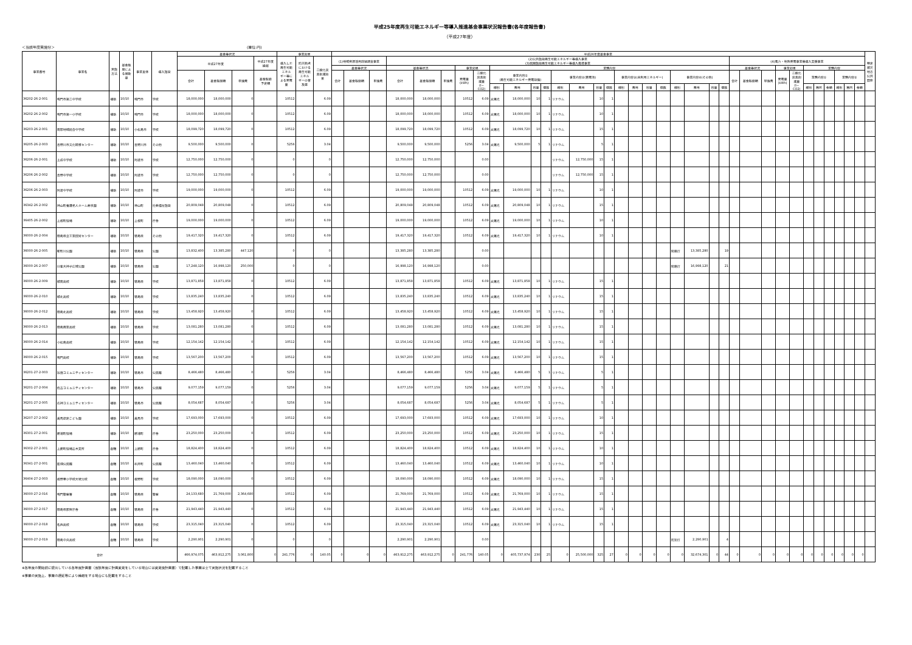平成25年度再生可能エネルギー等導入推進基金事業状況報告書(各年度報告書)
（平成27年度）
＜当該年度実施分＞ (単位:円)
| 事業番号 | 事業名 | 実施 方法 | 基金取 崩によ る補助 率 | 事業主体 | 導入施設 | 基金等状況 | | | | 事業効果 | | | 平成26年度基金事業 | | | | | | | | | | | | | | | | | | | | | | | | | | | | | | | | | | | 特定 被災 地方 公共 団体 |
| --- | --- | --- | --- | --- | --- | --- | --- | --- | --- | --- | --- | --- | --- | --- | --- | --- | --- | --- | --- | --- | --- | --- | --- | --- | --- | --- | --- | --- | --- | --- | --- | --- | --- | --- | --- | --- | --- | --- | --- | --- | --- | --- | --- | --- | --- | --- | --- | --- |
| | | | | | | 平成27年度 | | | 平成27年度 繰越 | 導入した 再生可能 エネル ギー等に よる発電 量 | 防災拠点 における 再生可能 エネル ギーの普 及率 | 二酸化炭 素削減効 果 | (1)地域資源活用詳細調査事業 | | | (2)公共施設再生可能エネルギー等導入事業 (3)民間施設再生可能エネルギー等導入推進事業 | | | | | | | | | | | | | | | | | | | | | (4)風力・地熱発電事業等導入支援事業 | | | | | | | | | | | |
| | | | | | | | | | | | | | 基金等状況 | | | 基金等状況 | | | 事業効果 | | 業務内容 | | | | | | | | | | | | | | | | 基金等状況 | | | 事業効果 | | 業務内容 | | | | | | |
| | | | | | | 合計 | 基金取崩額 | 単独費 | 基金取崩 予定額 | | | | 合計 | 基金取崩額 | 単独費 | 合計 | 基金取崩額 | 単独費 | 発電量 (kWh) | 二酸化 炭素削 減量 (t− CO2) | 事業内容① (再生可能エネルギー発電設備) | | | | 事業内容②(蓄電池) | | | | 事業内容③(未利用エネルギー) | | | | 事業内容④(その他) | | | | 合計 | 基金取崩額 | 単独費 | 発電量 (kWh) | 二酸化 炭素削 減量 (t− CO2) | 業務内容① | | | 業務内容② | | | |
| | | | | | | | | | | | | | | | | | | | | | 種別 | 費用 | 容量 | 個数 | 種別 | 費用 | 容量 | 個数 | 種別 | 費用 | 容量 | 個数 | 種別 | 費用 | 容量 | 個数 | | | | | | 種別 | 箇所 | 金額 | 種別 | 箇所 | 金額 | |
| 36202-26-2-001 | 鳴門市第二中学校 | 補助 | 10/10 | 鳴門市 | 学校 | 18,000,000 | 18,000,000 | 0 | | 10512 | | 6.09 | | | | 18,000,000 | 18,000,000 | | 10512 | 6.09 | 太陽光 | 18,000,000 | 10 | 1 | リチウム | | 10 | 1 | | | | | | | | | | | | | | | | | | | | |
| 36202-26-2-002 | 鳴門市第一小学校 | 補助 | 10/10 | 鳴門市 | 学校 | 18,000,000 | 18,000,000 | 0 | | 10512 | | 6.09 | | | | 18,000,000 | 18,000,000 | | 10512 | 6.09 | 太陽光 | 18,000,000 | 10 | 1 | リチウム | | 10 | 1 | | | | | | | | | | | | | | | | | | | | |
| 36203-26-2-001 | 南部地域統合中学校 | 補助 | 10/10 | 小松島市 | 学校 | 18,099,720 | 18,099,720 | 0 | | 10512 | | 6.09 | | | | 18,099,720 | 18,099,720 | | 10512 | 6.09 | 太陽光 | 18,099,720 | 10 | 1 | リチウム | | 15 | 1 | | | | | | | | | | | | | | | | | | | | |
| 36205-26-2-003 | 吉野川市文化研修センター | 補助 | 10/10 | 吉野川市 | その他 | 9,500,000 | 9,500,000 | 0 | | 5256 | | 3.04 | | | | 9,500,000 | 9,500,000 | | 5256 | 3.04 | 太陽光 | 9,500,000 | 5 | 1 | リチウム | | 5 | 1 | | | | | | | | | | | | | | | | | | | | |
| 36206-26-2-001 | 土成中学校 | 補助 | 10/10 | 阿波市 | 学校 | 12,750,000 | 12,750,000 | 0 | | 0 | | 0 | | | | 12,750,000 | 12,750,000 | | | 0.00 | | | | | リチウム | 12,750,000 | 15 | 1 | | | | | | | | | | | | | | | | | | | | |
| 36206-26-2-002 | 吉野中学校 | 補助 | 10/10 | 阿波市 | 学校 | 12,750,000 | 12,750,000 | 0 | | 0 | | 0 | | | | 12,750,000 | 12,750,000 | | | 0.00 | | | | | リチウム | 12,750,000 | 15 | 1 | | | | | | | | | | | | | | | | | | | | |
| 36206-26-2-003 | 阿波中学校 | 補助 | 10/10 | 阿波市 | 学校 | 19,000,000 | 19,000,000 | 0 | | 10512 | | 6.09 | | | | 19,000,000 | 19,000,000 | | 10512 | 6.09 | 太陽光 | 19,000,000 | 10 | 1 | リチウム | | 10 | 1 | | | | | | | | | | | | | | | | | | | | |
| 36342-26-2-002 | 神山町養護老人ホーム寿泉園 | 補助 | 10/10 | 神山町 | 社会福祉施設 | 20,809,048 | 20,809,048 | 0 | | 10512 | | 6.09 | | | | 20,809,048 | 20,809,048 | | 10512 | 6.09 | 太陽光 | 20,809,048 | 10 | 1 | リチウム | | 15 | 1 | | | | | | | | | | | | | | | | | | | | |
| 36405-26-2-002 | 上板町役場 | 補助 | 10/10 | 上板町 | 庁舎 | 19,000,000 | 19,000,000 | 0 | | 10512 | | 6.09 | | | | 19,000,000 | 19,000,000 | | 10512 | 6.09 | 太陽光 | 19,000,000 | 10 | 1 | リチウム | | 10 | 1 | | | | | | | | | | | | | | | | | | | | |
| 36000-26-2-004 | 徳島県立工業技術センター | 補助 | 10/10 | 徳島県 | その他 | 19,417,320 | 19,417,320 | 0 | | 10512 | | 6.09 | | | | 19,417,320 | 19,417,320 | | 10512 | 6.09 | 太陽光 | 19,417,320 | 10 | 1 | リチウム | | 10 | 1 | | | | | | | | | | | | | | | | | | | | |
| 36000-26-2-005 | 新町川公園 | 補助 | 10/10 | 徳島県 | 公園 | 13,832,400 | 13,385,280 | 447,120 | | 0 | | 0 | | | | 13,385,280 | 13,385,280 | | | 0.00 | | | | | | | | | | | | | 街路灯 | 13,385,280 | | 19 | | | | | | | | | | | | |
| 36000-26-2-007 | 日峯大神子広域公園 | 補助 | 10/10 | 徳島県 | 公園 | 17,248,120 | 16,998,120 | 250,000 | | 0 | | 0 | | | | 16,998,120 | 16,998,120 | | | 0.00 | | | | | | | | | | | | | 街路灯 | 16,998,120 | | 21 | | | | | | | | | | | | |
| 36000-26-2-009 | 城南高校 | 補助 | 10/10 | 徳島県 | 学校 | 13,871,858 | 13,871,858 | 0 | | 10512 | | 6.09 | | | | 13,871,858 | 13,871,858 | | 10512 | 6.09 | 太陽光 | 13,871,858 | 10 | 1 | リチウム | | 15 | 1 | | | | | | | | | | | | | | | | | | | | |
| 36000-26-2-010 | 城北高校 | 補助 | 10/10 | 徳島県 | 学校 | 13,835,240 | 13,835,240 | 0 | | 10512 | | 6.09 | | | | 13,835,240 | 13,835,240 | | 10512 | 6.09 | 太陽光 | 13,835,240 | 10 | 1 | リチウム | | 15 | 1 | | | | | | | | | | | | | | | | | | | | |
| 36000-26-2-012 | 徳島北高校 | 補助 | 10/10 | 徳島県 | 学校 | 13,458,920 | 13,458,920 | 0 | | 10512 | | 6.09 | | | | 13,458,920 | 13,458,920 | | 10512 | 6.09 | 太陽光 | 13,458,920 | 10 | 1 | リチウム | | 15 | 1 | | | | | | | | | | | | | | | | | | | | |
| 36000-26-2-013 | 徳島商業高校 | 補助 | 10/10 | 徳島県 | 学校 | 13,081,280 | 13,081,280 | 0 | | 10512 | | 6.09 | | | | 13,081,280 | 13,081,280 | | 10512 | 6.09 | 太陽光 | 13,081,280 | 10 | 1 | リチウム | | 15 | 1 | | | | | | | | | | | | | | | | | | | | |
| 36000-26-2-014 | 小松島高校 | 補助 | 10/10 | 徳島県 | 学校 | 12,154,142 | 12,154,142 | 0 | | 10512 | | 6.09 | | | | 12,154,142 | 12,154,142 | | 10512 | 6.09 | 太陽光 | 12,154,142 | 10 | 1 | リチウム | | 15 | 1 | | | | | | | | | | | | | | | | | | | | |
| 36000-26-2-015 | 鳴門高校 | 補助 | 10/10 | 徳島県 | 学校 | 13,567,200 | 13,567,200 | 0 | | 10512 | | 6.09 | | | | 13,567,200 | 13,567,200 | | 10512 | 6.09 | 太陽光 | 13,567,200 | 10 | 1 | リチウム | | 15 | 1 | | | | | | | | | | | | | | | | | | | | |
| 36201-27-2-003 | 加茂コミュニティセンター | 補助 | 10/10 | 徳島市 | 公民館 | 8,466,480 | 8,466,480 | 0 | | 5256 | | 3.04 | | | | 8,466,480 | 8,466,480 | | 5256 | 3.04 | 太陽光 | 8,466,480 | 5 | 1 | リチウム | | 5 | 1 | | | | | | | | | | | | | | | | | | | | |
| 36201-27-2-004 | 佐古コミュニティセンター | 補助 | 10/10 | 徳島市 | 公民館 | 9,077,159 | 9,077,159 | 0 | | 5256 | | 3.04 | | | | 9,077,159 | 9,077,159 | | 5256 | 3.04 | 太陽光 | 9,077,159 | 5 | 1 | リチウム | | 5 | 1 | | | | | | | | | | | | | | | | | | | | |
| 36201-27-2-005 | 応神コミュニティセンター | 補助 | 10/10 | 徳島市 | 公民館 | 8,054,687 | 8,054,687 | 0 | | 5256 | | 3.04 | | | | 8,054,687 | 8,054,687 | | 5256 | 3.04 | 太陽光 | 8,054,687 | 5 | 1 | リチウム | | 5 | 1 | | | | | | | | | | | | | | | | | | | | |
| 36207-27-2-002 | 美馬認定こども園 | 補助 | 10/10 | 美馬市 | 学校 | 17,693,000 | 17,693,000 | 0 | | 10512 | | 6.09 | | | | 17,693,000 | 17,693,000 | | 10512 | 6.09 | 太陽光 | 17,693,000 | 10 | 1 | リチウム | | 10 | 1 | | | | | | | | | | | | | | | | | | | | |
| 36301-27-2-001 | 勝浦町役場 | 補助 | 10/10 | 勝浦町 | 庁舎 | 23,250,000 | 23,250,000 | 0 | | 10512 | | 6.09 | | | | 23,250,000 | 23,250,000 | | 10512 | 6.09 | 太陽光 | 23,250,000 | 10 | 1 | リチウム | | 15 | 1 | | | | | | | | | | | | | | | | | | | | |
| 36302-27-2-001 | 上勝町役場正木支所 | 直轄 | 10/10 | 上勝町 | 庁舎 | 18,824,400 | 18,824,400 | 0 | | 10512 | | 6.09 | | | | 18,824,400 | 18,824,400 | | 10512 | 6.09 | 太陽光 | 18,824,400 | 10 | 1 | リチウム | | 10 | 1 | | | | | | | | | | | | | | | | | | | | |
| 36341-27-2-001 | 藍畑公民館 | 直轄 | 10/10 | 石井町 | 公民館 | 13,460,040 | 13,460,040 | 0 | | 10512 | | 6.09 | | | | 13,460,040 | 13,460,040 | | 10512 | 6.09 | 太陽光 | 13,460,040 | 10 | 1 | リチウム | | 10 | 1 | | | | | | | | | | | | | | | | | | | | |
| 36404-27-2-003 | 板野東小学校大坂分校 | 直轄 | 10/10 | 板野町 | 学校 | 18,090,000 | 18,090,000 | 0 | | 10512 | | 6.09 | | | | 18,090,000 | 18,090,000 | | 10512 | 6.09 | 太陽光 | 18,090,000 | 10 | 1 | リチウム | | 15 | 1 | | | | | | | | | | | | | | | | | | | | |
| 36000-27-2-016 | 鳴門警察署 | 直轄 | 10/10 | 徳島県 | 警察 | 24,133,680 | 21,769,000 | 2,364,680 | | 10512 | | 6.09 | | | | 21,769,000 | 21,769,000 | | 10512 | 6.09 | 太陽光 | 21,769,000 | 10 | 1 | リチウム | | 15 | 1 | | | | | | | | | | | | | | | | | | | | |
| 36000-27-2-017 | 徳島県那賀庁舎 | 直轄 | 10/10 | 徳島県 | 庁舎 | 21,943,440 | 21,943,440 | 0 | | 10512 | | 6.09 | | | | 21,943,440 | 21,943,440 | | 10512 | 6.09 | 太陽光 | 21,943,440 | 10 | 1 | リチウム | | 15 | 1 | | | | | | | | | | | | | | | | | | | | |
| 36000-27-2-018 | 名西高校 | 直轄 | 10/10 | 徳島県 | 学校 | 23,315,040 | 23,315,040 | 0 | | 10512 | | 6.09 | | | | 23,315,040 | 23,315,040 | | 10512 | 6.09 | 太陽光 | 23,315,040 | 10 | 1 | リチウム | | 15 | 1 | | | | | | | | | | | | | | | | | | | | |
| 36000-27-2-019 | 徳島中央高校 | 直轄 | 10/10 | 徳島県 | 学校 | 2,290,901 | 2,290,901 | 0 | | 0 | | 0 | | | | 2,290,901 | 2,290,901 | | | 0.00 | | | | | | | | | | | | | 防犯灯 | 2,290,901 | | 4 | | | | | | | | | | | | |
| 合計 | | | | | | 466,974,075 | 463,912,275 | 3,061,800 | 0 | 241,776 | 0 | 140.05 | 0 | 0 | 0 | 463,912,275 | 463,912,275 | 0 | 241,776 | 140.05 | 0 | 405,737,974 | 230 | 25 | 0 | 25,500,000 | 325 | 27 | 0 | 0 | 0 | 0 | 0 | 32,674,301 | 0 | 44 | 0 | 0 | 0 | 0 | 0 | 0 | 0 | 0 | 0 | 0 | 0 | |
※各年度の開始前に提出している各年度計画書（当該年度に計画変更をしている場合には変更後計画書）で記載した事業は全て実施状況を記載すること
※事業の実施上、事業の遅延等により繰越をする場合にも記載をすること